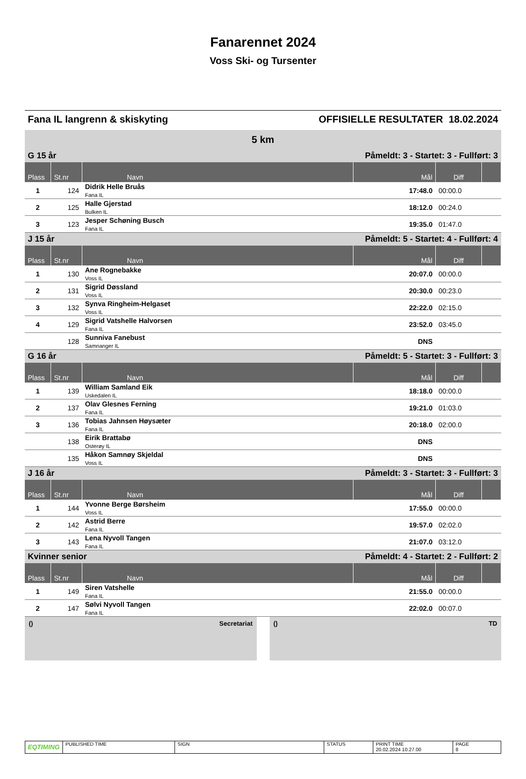Fanarennet 2024
Voss Ski- og Tursenter
Fana IL langrenn & skiskyting OFFISIELLE RESULTATER 18.02.2024
| 5 km | | | | | |
| G 15 år | | | Påmeldt: 3 - Startet: 3 - Fullført: 3 | | |
| Plass | St.nr | Navn | Mål | Diff | |
| 1 | 124 | Didrik Helle Bruås Fana IL | 17:48.0 | 00:00.0 | |
| 2 | 125 | Halle Gjerstad Bulken IL | 18:12.0 | 00:24.0 | |
| 3 | 123 | Jesper Schøning Busch Fana IL | 19:35.0 | 01:47.0 | |
| J 15 år | | | Påmeldt: 5 - Startet: 4 - Fullført: 4 | | |
| Plass | St.nr | Navn | Mål | Diff | |
| 1 | 130 | Ane Rognebakke Voss IL | 20:07.0 | 00:00.0 | |
| 2 | 131 | Sigrid Døssland Voss IL | 20:30.0 | 00:23.0 | |
| 3 | 132 | Synva Ringheim-Helgaset Voss IL | 22:22.0 | 02:15.0 | |
| 4 | 129 | Sigrid Vatshelle Halvorsen Fana IL | 23:52.0 | 03:45.0 | |
| | 128 | Sunniva Fanebust Samnanger IL | DNS | | |
| G 16 år | | | Påmeldt: 5 - Startet: 3 - Fullført: 3 | | |
| Plass | St.nr | Navn | Mål | Diff | |
| 1 | 139 | William Samland Eik Uskedalen IL | 18:18.0 | 00:00.0 | |
| 2 | 137 | Olav Glesnes Ferning Fana IL | 19:21.0 | 01:03.0 | |
| 3 | 136 | Tobias Jahnsen Høysæter Fana IL | 20:18.0 | 02:00.0 | |
| | 138 | Eirik Brattabø Osterøy IL | DNS | | |
| | 135 | Håkon Samnøy Skjeldal Voss IL | DNS | | |
| J 16 år | | | Påmeldt: 3 - Startet: 3 - Fullført: 3 | | |
| Plass | St.nr | Navn | Mål | Diff | |
| 1 | 144 | Yvonne Berge Børsheim Voss IL | 17:55.0 | 00:00.0 | |
| 2 | 142 | Astrid Berre Fana IL | 19:57.0 | 02:02.0 | |
| 3 | 143 | Lena Nyvoll Tangen Fana IL | 21:07.0 | 03:12.0 | |
| Kvinner senior | | | Påmeldt: 4 - Startet: 2 - Fullført: 2 | | |
| Plass | St.nr | Navn | Mål | Diff | |
| 1 | 149 | Siren Vatshelle Fana IL | 21:55.0 | 00:00.0 | |
| 2 | 147 | Sølvi Nyvoll Tangen Fana IL | 22:02.0 | 00:07.0 | |
() Secretariat () TD
EQTIMING
PUBLISHED TIME SIGN STATUS PRINT TIME
20.02.2024 10.27.00
PAGE
8